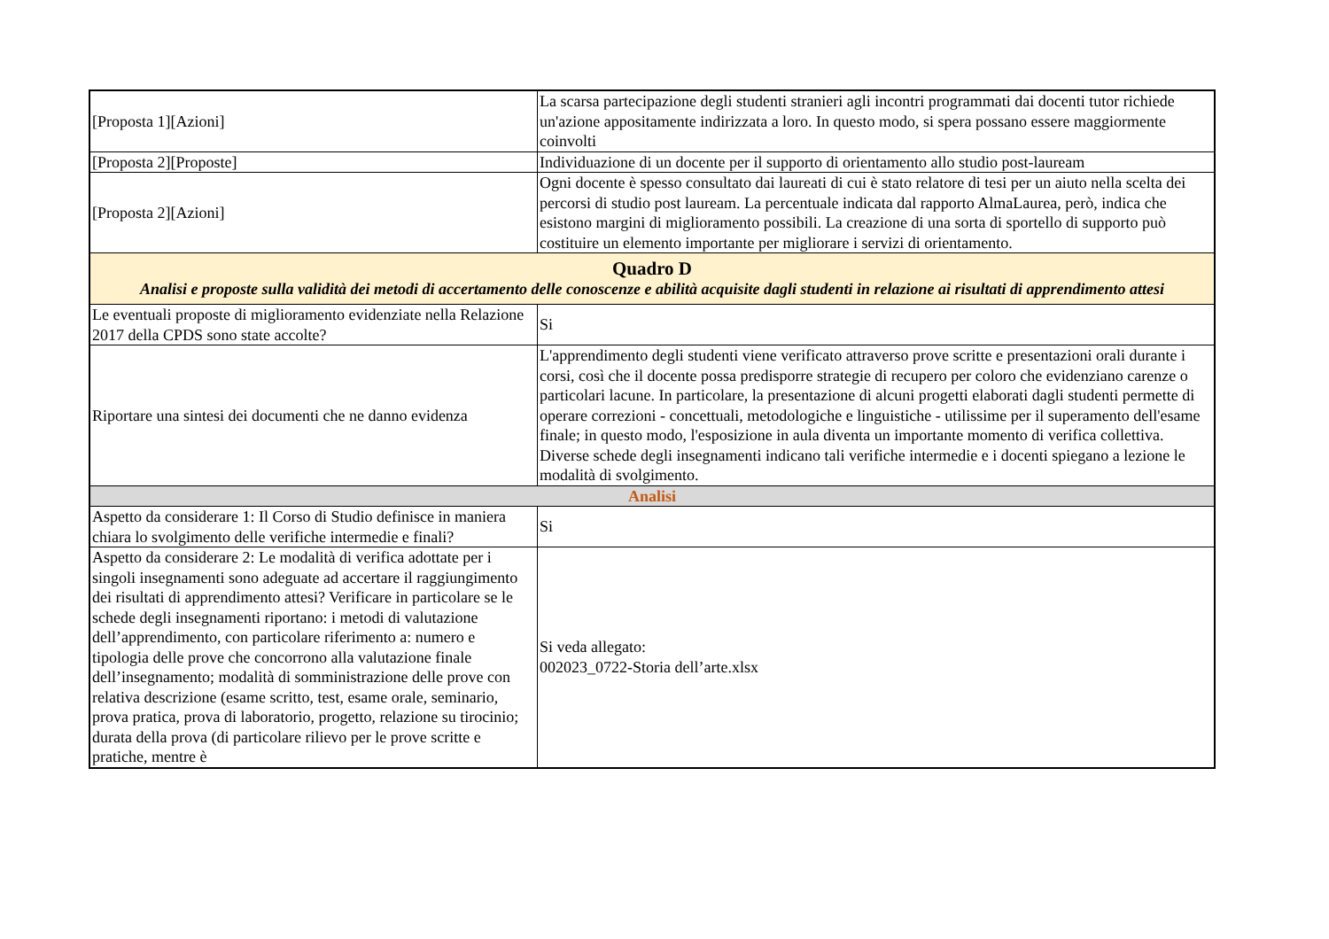| [Proposta 1][Azioni] | La scarsa partecipazione degli studenti stranieri agli incontri programmati dai docenti tutor richiede un'azione appositamente indirizzata a loro. In questo modo, si spera possano essere maggiormente coinvolti |
| [Proposta 2][Proposte] | Individuazione di un docente per il supporto di orientamento allo studio post-lauream |
| [Proposta 2][Azioni] | Ogni docente è spesso consultato dai laureati di cui è stato relatore di tesi per un aiuto nella scelta dei percorsi di studio post lauream. La percentuale indicata dal rapporto AlmaLaurea, però, indica che esistono margini di miglioramento possibili. La creazione di una sorta di sportello di supporto può costituire un elemento importante per migliorare i servizi di orientamento. |
| Quadro D Analisi e proposte sulla validità dei metodi di accertamento delle conoscenze e abilità acquisite dagli studenti in relazione ai risultati di apprendimento attesi | |
| Le eventuali proposte di miglioramento evidenziate nella Relazione 2017 della CPDS sono state accolte? | Si |
| Riportare una sintesi dei documenti che ne danno evidenza | L'apprendimento degli studenti viene verificato attraverso prove scritte e presentazioni orali durante i corsi, così che il docente possa predisporre strategie di recupero per coloro che evidenziano carenze o particolari lacune. In particolare, la presentazione di alcuni progetti elaborati dagli studenti permette di operare correzioni - concettuali, metodologiche e linguistiche - utilissime per il superamento dell'esame finale; in questo modo, l'esposizione in aula diventa un importante momento di verifica collettiva. Diverse schede degli insegnamenti indicano tali verifiche intermedie e i docenti spiegano a lezione le modalità di svolgimento. |
| Analisi | |
| Aspetto da considerare 1: Il Corso di Studio definisce in maniera chiara lo svolgimento delle verifiche intermedie e finali? | Si |
| Aspetto da considerare 2: Le modalità di verifica adottate per i singoli insegnamenti sono adeguate ad accertare il raggiungimento dei risultati di apprendimento attesi? Verificare in particolare se le schede degli insegnamenti riportano: i metodi di valutazione dell’apprendimento, con particolare riferimento a: numero e tipologia delle prove che concorrono alla valutazione finale dell’insegnamento; modalità di somministrazione delle prove con relativa descrizione (esame scritto, test, esame orale, seminario, prova pratica, prova di laboratorio, progetto, relazione su tirocinio; durata della prova (di particolare rilievo per le prove scritte e pratiche, mentre è | Si veda allegato: 002023_0722-Storia dell’arte.xlsx |